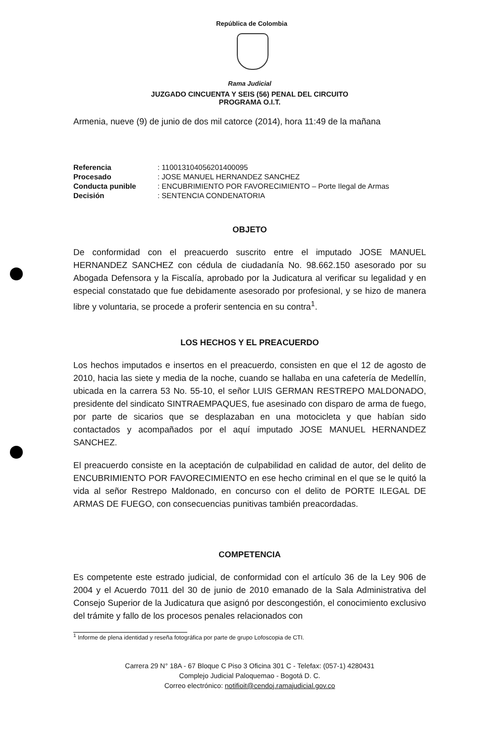República de Colombia
Rama Judicial
JUZGADO CINCUENTA Y SEIS (56) PENAL DEL CIRCUITO
PROGRAMA O.I.T.
Armenia, nueve (9) de junio de dos mil catorce (2014), hora 11:49 de la mañana
| Referencia | : 110013104056201400095 |
| Procesado | : JOSE MANUEL HERNANDEZ SANCHEZ |
| Conducta punible | : ENCUBRIMIENTO POR FAVORECIMIENTO – Porte Ilegal de Armas |
| Decisión | : SENTENCIA CONDENATORIA |
OBJETO
De conformidad con el preacuerdo suscrito entre el imputado JOSE MANUEL HERNANDEZ SANCHEZ con cédula de ciudadanía No. 98.662.150 asesorado por su Abogada Defensora y la Fiscalía, aprobado por la Judicatura al verificar su legalidad y en especial constatado que fue debidamente asesorado por profesional, y se hizo de manera libre y voluntaria, se procede a proferir sentencia en su contra<sup>1</sup>.
LOS HECHOS Y EL PREACUERDO
Los hechos imputados e insertos en el preacuerdo, consisten en que el 12 de agosto de 2010, hacia las siete y media de la noche, cuando se hallaba en una cafetería de Medellín, ubicada en la carrera 53 No. 55-10, el señor LUIS GERMAN RESTREPO MALDONADO, presidente del sindicato SINTRAEMPAQUES, fue asesinado con disparo de arma de fuego, por parte de sicarios que se desplazaban en una motocicleta y que habían sido contactados y acompañados por el aquí imputado JOSE MANUEL HERNANDEZ SANCHEZ.
El preacuerdo consiste en la aceptación de culpabilidad en calidad de autor, del delito de ENCUBRIMIENTO POR FAVORECIMIENTO en ese hecho criminal en el que se le quitó la vida al señor Restrepo Maldonado, en concurso con el delito de PORTE ILEGAL DE ARMAS DE FUEGO, con consecuencias punitivas también preacordadas.
COMPETENCIA
Es competente este estrado judicial, de conformidad con el artículo 36 de la Ley 906 de 2004 y el Acuerdo 7011 del 30 de junio de 2010 emanado de la Sala Administrativa del Consejo Superior de la Judicatura que asignó por descongestión, el conocimiento exclusivo del trámite y fallo de los procesos penales relacionados con
<sup>1</sup> Informe de plena identidad y reseña fotográfica por parte de grupo Lofoscopia de CTI.
Carrera 29 N° 18A - 67 Bloque C Piso 3 Oficina 301 C - Telefax: (057-1) 4280431
Complejo Judicial Paloquemao - Bogotá D. C.
Correo electrónico: notifioit@cendoj.ramajudicial.gov.co